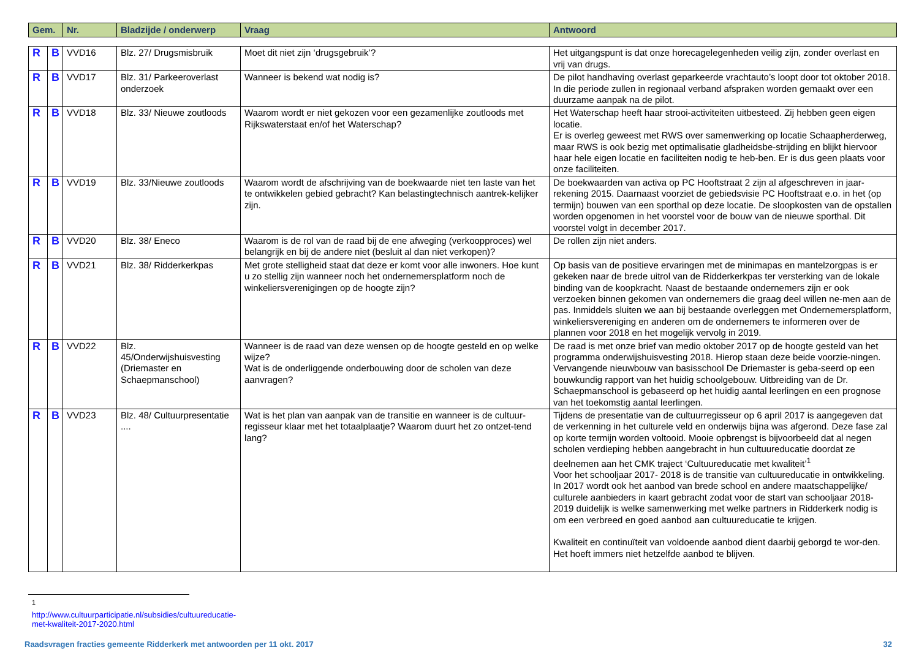| Gem. | Nr. | Bladzijde / onderwerp | Vraag | Antwoord |
| --- | --- | --- | --- | --- |
| R | B | VVD16 | Blz. 27/ Drugsmisbruik | Moet dit niet zijn ‘drugsgebruik’? | Het uitgangspunt is dat onze horecagelegenheden veilig zijn, zonder overlast en vrij van drugs. |
| R | B | VVD17 | Blz. 31/ Parkeeroverlast onderzoek | Wanneer is bekend wat nodig is? | De pilot handhaving overlast geparkeerde vrachtauto’s loopt door tot oktober 2018. In die periode zullen in regionaal verband afspraken worden gemaakt over een duurzame aanpak na de pilot. |
| R | B | VVD18 | Blz. 33/ Nieuwe zoutloods | Waarom wordt er niet gekozen voor een gezamenlijke zoutloods met Rijkswaterstaat en/of het Waterschap? | Het Waterschap heeft haar strooi-activiteiten uitbesteed. Zij hebben geen eigen locatie. Er is overleg geweest met RWS over samenwerking op locatie Schaapherderweg, maar RWS is ook bezig met optimalisatie gladheidsbe-strijding en blijkt hiervoor haar hele eigen locatie en faciliteiten nodig te heb-ben. Er is dus geen plaats voor onze faciliteiten. |
| R | B | VVD19 | Blz. 33/Nieuwe zoutloods | Waarom wordt de afschrijving van de boekwaarde niet ten laste van het te ontwikkelen gebied gebracht? Kan belastingtechnisch aantrek-kelijker zijn. | De boekwaarden van activa op PC Hooftstraat 2 zijn al afgeschreven in jaar-rekening 2015. Daarnaast voorziet de gebiedsvisie PC Hooftstraat e.o. in het (op termijn) bouwen van een sporthal op deze locatie. De sloopkosten van de opstallen worden opgenomen in het voorstel voor de bouw van de nieuwe sporthal. Dit voorstel volgt in december 2017. |
| R | B | VVD20 | Blz. 38/ Eneco | Waarom is de rol van de raad bij de ene afweging (verkoopproces) wel belangrijk en bij de andere niet (besluit al dan niet verkopen)? | De rollen zijn niet anders. |
| R | B | VVD21 | Blz. 38/ Ridderkerkpas | Met grote stelligheid staat dat deze er komt voor alle inwoners. Hoe kunt u zo stellig zijn wanneer noch het ondernemersplatform noch de winkeliersverenigingen op de hoogte zijn? | Op basis van de positieve ervaringen met de minimapas en mantelzorgpas is er gekeken naar de brede uitrol van de Ridderkerkpas ter versterking van de lokale binding van de koopkracht. Naast de bestaande ondernemers zijn er ook verzoeken binnen gekomen van ondernemers die graag deel willen ne-men aan de pas. Inmiddels sluiten we aan bij bestaande overleggen met Ondernemersplatform, winkeliersvereniging en anderen om de ondernemers te informeren over de plannen voor 2018 en het mogelijk vervolg in 2019. |
| R | B | VVD22 | Blz. 45/Onderwijshuisvesting (Driemaster en Schaepmanschool) | Wanneer is de raad van deze wensen op de hoogte gesteld en op welke wijze? Wat is de onderliggende onderbouwing door de scholen van deze aanvragen? | De raad is met onze brief van medio oktober 2017 op de hoogte gesteld van het programma onderwijshuisvesting 2018. Hierop staan deze beide voorzie-ningen. Vervangende nieuwbouw van basisschool De Driemaster is geba-seerd op een bouwkundig rapport van het huidig schoolgebouw. Uitbreiding van de Dr. Schaepmanschool is gebaseerd op het huidig aantal leerlingen en een prognose van het toekomstig aantal leerlingen. |
| R | B | VVD23 | Blz. 48/ Cultuurpresentatie .... | Wat is het plan van aanpak van de transitie en wanneer is de cultuur-regisseur klaar met het totaalplaatje? Waarom duurt het zo ontzet-tend lang? | Tijdens de presentatie van de cultuurregisseur op 6 april 2017 is aangegeven dat de verkenning in het culturele veld en onderwijs bijna was afgerond. Deze fase zal op korte termijn worden voltooid. Mooie opbrengst is bijvoorbeeld dat al negen scholen verdieping hebben aangebracht in hun cultuureducatie doordat ze deelnemen aan het CMK traject ‘Cultuureducatie met kwaliteit’<sup>1</sup> Voor het schooljaar 2017- 2018 is de transitie van cultuureducatie in ontwikkeling. In 2017 wordt ook het aanbod van brede school en andere maatschappelijke/ culturele aanbieders in kaart gebracht zodat voor de start van schooljaar 2018-2019 duidelijk is welke samenwerking met welke partners in Ridderkerk nodig is om een verbreed en goed aanbod aan cultuureducatie te krijgen. Kwaliteit en continuïteit van voldoende aanbod dient daarbij geborgd te wor-den. Het hoeft immers niet hetzelfde aanbod te blijven. |
<sup>1</sup> http://www.cultuurparticipatie.nl/subsidies/cultuureducatie-met-kwaliteit-2017-2020.html
Raadsvragen fracties gemeente Ridderkerk met antwoorden per 11 okt. 2017 32